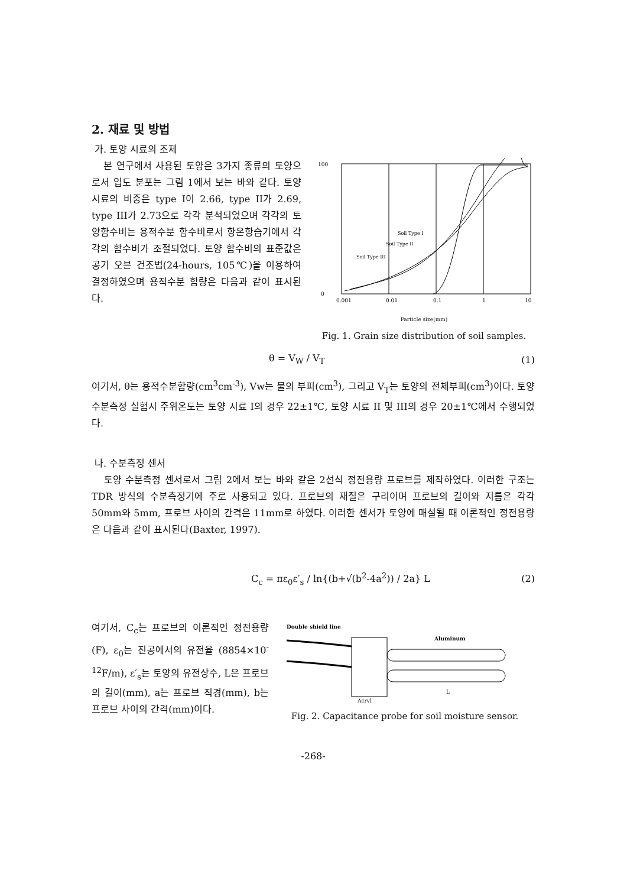2. 재료 및 방법
가. 토양 시료의 조제
본 연구에서 사용된 토양은 3가지 종류의 토양으로서 입도 분포는 그림 1에서 보는 바와 같다. 토양 시료의 비중은 type I이 2.66, type II가 2.69, type III가 2.73으로 각각 분석되었으며 각각의 토양함수비는 용적수분 함수비로서 항온항습기에서 각각의 함수비가 조절되었다. 토양 함수비의 표준값은 공기 오븐 건조법(24-hours, 105℃)을 이용하여 결정하였으며 용적수분 함량은 다음과 같이 표시된다.
100
0
0.01
0.1
1
0.001
10
Soil Type I
Soil Type II
Soil Type III
Particle size(mm)
Fig. 1. Grain size distribution of soil samples.
θ = V<sub>W</sub> / V<sub>T</sub> (1)
여기서, θ는 용적수분함량(cm<sup>3</sup>cm<sup>-3</sup>), Vw는 물의 부피(cm<sup>3</sup>), 그리고 V<sub>T</sub>는 토양의 전체부피(cm<sup>3</sup>)이다. 토양 수분측정 실험시 주위온도는 토양 시료 I의 경우 22±1℃, 토양 시료 II 및 III의 경우 20±1℃에서 수행되었다.
나. 수분측정 센서
토양 수분측정 센서로서 그림 2에서 보는 바와 같은 2선식 정전용량 프로브를 제작하였다. 이러한 구조는 TDR 방식의 수분측정기에 주로 사용되고 있다. 프로브의 재질은 구리이며 프로브의 길이와 지름은 각각 50mm와 5mm, 프로브 사이의 간격은 11mm로 하였다. 이러한 센서가 토양에 매설될 때 이론적인 정전용량은 다음과 같이 표시된다(Baxter, 1997).
C<sub>c</sub> = πε<sub>0</sub>ε′<sub>s</sub> / ln{(b+√(b<sup>2</sup>-4a<sup>2</sup>)) / 2a} L (2)
여기서, C<sub>c</sub>는 프로브의 이론적인 정전용량(F), ε<sub>0</sub>는 진공에서의 유전율 (8854×10<sup>-12</sup>F/m), ε′<sub>s</sub>는 토양의 유전상수, L은 프로브의 길이(mm), a는 프로브 직경(mm), b는 프로브 사이의 간격(mm)이다.
Double shield line
Aluminum
Acryl
L
Fig. 2. Capacitance probe for soil moisture sensor.
-268-